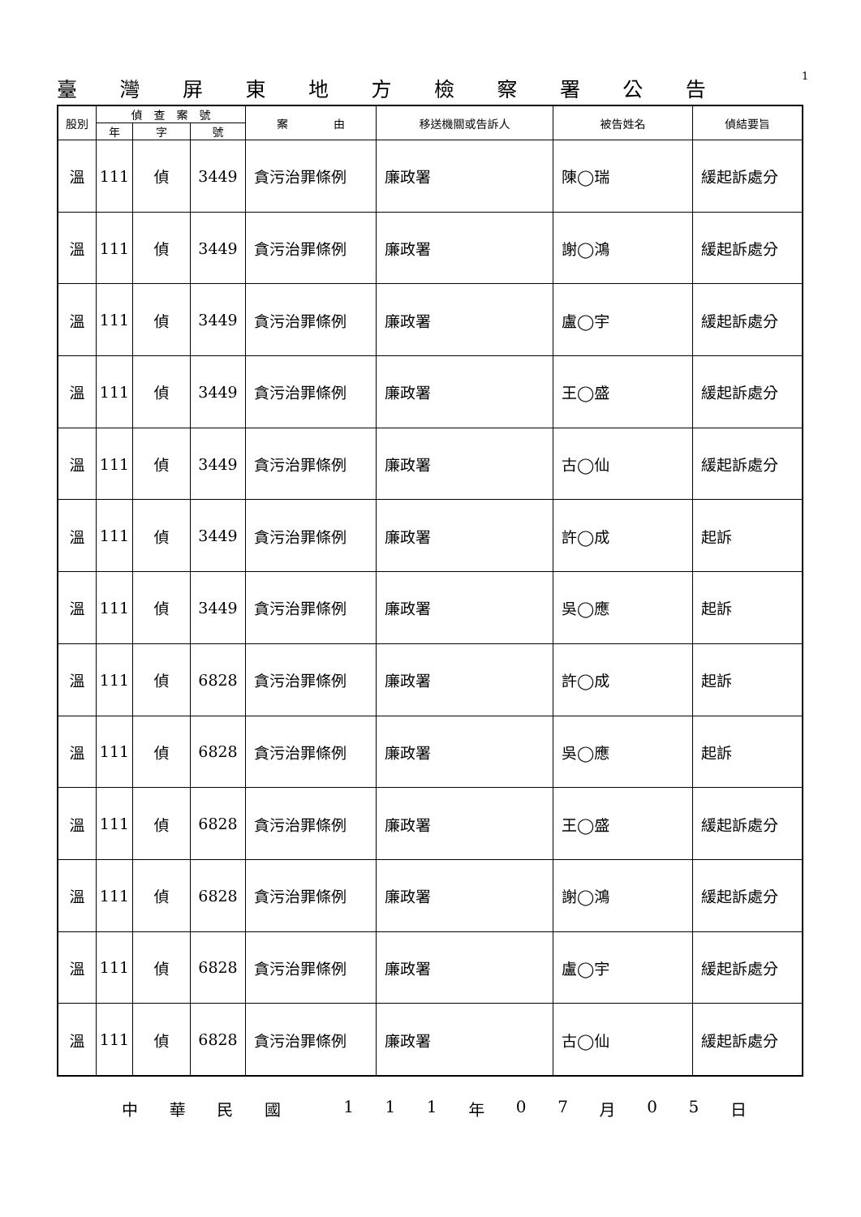1
臺灣屏東地方檢察署公告
| 股別 | 偵 查 案 號 | | | 案 由 | 移送機關或告訴人 | 被告姓名 | 偵結要旨 |
| --- | --- | --- | --- | --- | --- | --- | --- |
| | 年 | 字 | 號 | | | | |
| 溫 | 111 | 偵 | 3449 | 貪污治罪條例 | 廉政署 | 陳◯瑞 | 緩起訴處分 |
| 溫 | 111 | 偵 | 3449 | 貪污治罪條例 | 廉政署 | 謝◯鴻 | 緩起訴處分 |
| 溫 | 111 | 偵 | 3449 | 貪污治罪條例 | 廉政署 | 盧◯宇 | 緩起訴處分 |
| 溫 | 111 | 偵 | 3449 | 貪污治罪條例 | 廉政署 | 王◯盛 | 緩起訴處分 |
| 溫 | 111 | 偵 | 3449 | 貪污治罪條例 | 廉政署 | 古◯仙 | 緩起訴處分 |
| 溫 | 111 | 偵 | 3449 | 貪污治罪條例 | 廉政署 | 許◯成 | 起訴 |
| 溫 | 111 | 偵 | 3449 | 貪污治罪條例 | 廉政署 | 吳◯應 | 起訴 |
| 溫 | 111 | 偵 | 6828 | 貪污治罪條例 | 廉政署 | 許◯成 | 起訴 |
| 溫 | 111 | 偵 | 6828 | 貪污治罪條例 | 廉政署 | 吳◯應 | 起訴 |
| 溫 | 111 | 偵 | 6828 | 貪污治罪條例 | 廉政署 | 王◯盛 | 緩起訴處分 |
| 溫 | 111 | 偵 | 6828 | 貪污治罪條例 | 廉政署 | 謝◯鴻 | 緩起訴處分 |
| 溫 | 111 | 偵 | 6828 | 貪污治罪條例 | 廉政署 | 盧◯宇 | 緩起訴處分 |
| 溫 | 111 | 偵 | 6828 | 貪污治罪條例 | 廉政署 | 古◯仙 | 緩起訴處分 |
中華民國 111 年 07 月 05 日